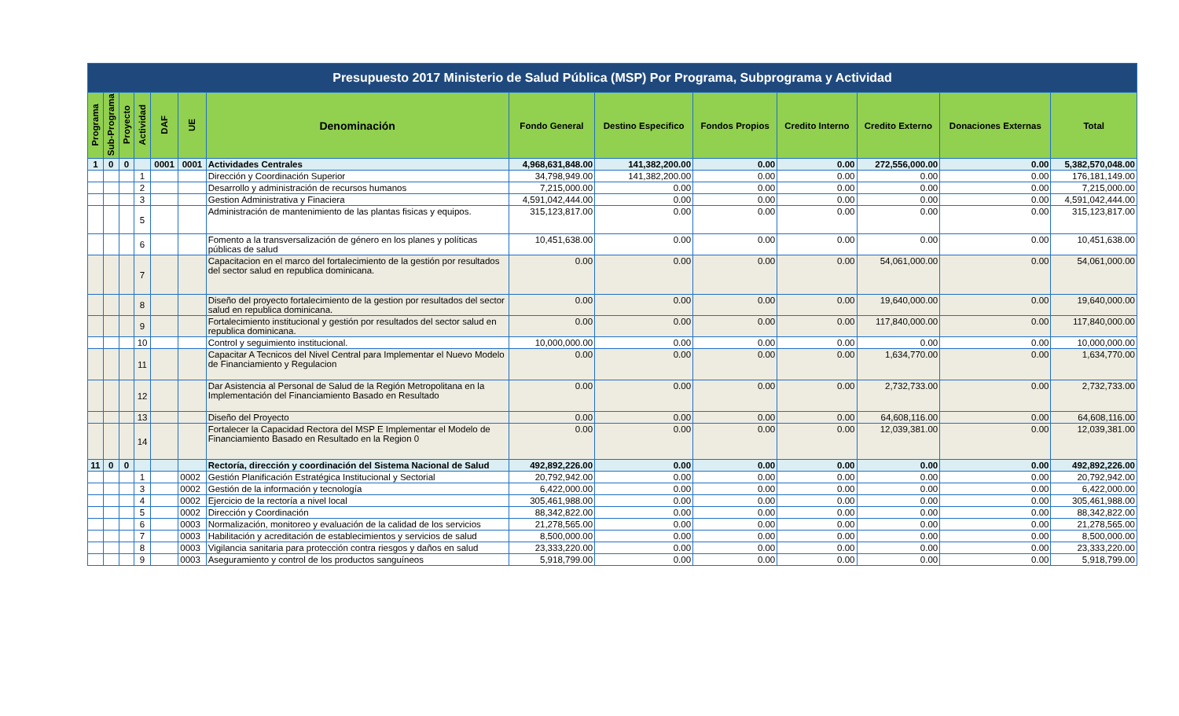| Presupuesto 2017 Ministerio de Salud Pública (MSP) Por Programa, Subprograma y Actividad | | | | | | | | | | | | | |
| Programa | Sub-Programa | Proyecto | Actividad | DAF | UE | Denominación | Fondo General | Destino Especifico | Fondos Propios | Credito Interno | Credito Externo | Donaciones Externas | Total |
| 1 | 0 | 0 | | 0001 | 0001 | Actividades Centrales | 4,968,631,848.00 | 141,382,200.00 | 0.00 | 0.00 | 272,556,000.00 | 0.00 | 5,382,570,048.00 |
| | | | 1 | | | Dirección y Coordinación Superior | 34,798,949.00 | 141,382,200.00 | 0.00 | 0.00 | 0.00 | 0.00 | 176,181,149.00 |
| | | | 2 | | | Desarrollo y administración de recursos humanos | 7,215,000.00 | 0.00 | 0.00 | 0.00 | 0.00 | 0.00 | 7,215,000.00 |
| | | | 3 | | | Gestion Administrativa y Finaciera | 4,591,042,444.00 | 0.00 | 0.00 | 0.00 | 0.00 | 0.00 | 4,591,042,444.00 |
| | | | 5 | | | Administración de mantenimiento de las plantas fisicas y equipos. | 315,123,817.00 | 0.00 | 0.00 | 0.00 | 0.00 | 0.00 | 315,123,817.00 |
| | | | 6 | | | Fomento a la transversalización de género en los planes y políticas públicas de salud | 10,451,638.00 | 0.00 | 0.00 | 0.00 | 0.00 | 0.00 | 10,451,638.00 |
| | | | 7 | | | Capacitacion en el marco del fortalecimiento de la gestión por resultados del sector salud en republica dominicana. | 0.00 | 0.00 | 0.00 | 0.00 | 54,061,000.00 | 0.00 | 54,061,000.00 |
| | | | 8 | | | Diseño del proyecto fortalecimiento de la gestion por resultados del sector salud en republica dominicana. | 0.00 | 0.00 | 0.00 | 0.00 | 19,640,000.00 | 0.00 | 19,640,000.00 |
| | | | 9 | | | Fortalecimiento institucional y gestión por resultados del sector salud en republica dominicana. | 0.00 | 0.00 | 0.00 | 0.00 | 117,840,000.00 | 0.00 | 117,840,000.00 |
| | | | 10 | | | Control y seguimiento institucional. | 10,000,000.00 | 0.00 | 0.00 | 0.00 | 0.00 | 0.00 | 10,000,000.00 |
| | | | 11 | | | Capacitar A Tecnicos del Nivel Central para Implementar el Nuevo Modelo de Financiamiento y Regulacion | 0.00 | 0.00 | 0.00 | 0.00 | 1,634,770.00 | 0.00 | 1,634,770.00 |
| | | | 12 | | | Dar Asistencia al Personal de Salud de la Región Metropolitana en la Implementación del Financiamiento Basado en Resultado | 0.00 | 0.00 | 0.00 | 0.00 | 2,732,733.00 | 0.00 | 2,732,733.00 |
| | | | 13 | | | Diseño del Proyecto | 0.00 | 0.00 | 0.00 | 0.00 | 64,608,116.00 | 0.00 | 64,608,116.00 |
| | | | 14 | | | Fortalecer la Capacidad Rectora del MSP E Implementar el Modelo de Financiamiento Basado en Resultado en la Region 0 | 0.00 | 0.00 | 0.00 | 0.00 | 12,039,381.00 | 0.00 | 12,039,381.00 |
| 11 | 0 | 0 | | | | Rectoría, dirección y coordinación del Sistema Nacional de Salud | 492,892,226.00 | 0.00 | 0.00 | 0.00 | 0.00 | 0.00 | 492,892,226.00 |
| | | | 1 | | 0002 | Gestión Planificación Estratégica Institucional y Sectorial | 20,792,942.00 | 0.00 | 0.00 | 0.00 | 0.00 | 0.00 | 20,792,942.00 |
| | | | 3 | | 0002 | Gestión de la información y tecnología | 6,422,000.00 | 0.00 | 0.00 | 0.00 | 0.00 | 0.00 | 6,422,000.00 |
| | | | 4 | | 0002 | Ejercicio de la rectoría a nivel local | 305,461,988.00 | 0.00 | 0.00 | 0.00 | 0.00 | 0.00 | 305,461,988.00 |
| | | | 5 | | 0002 | Dirección y Coordinación | 88,342,822.00 | 0.00 | 0.00 | 0.00 | 0.00 | 0.00 | 88,342,822.00 |
| | | | 6 | | 0003 | Normalización, monitoreo y evaluación de la calidad de los servicios | 21,278,565.00 | 0.00 | 0.00 | 0.00 | 0.00 | 0.00 | 21,278,565.00 |
| | | | 7 | | 0003 | Habilitación y acreditación de establecimientos y servicios de salud | 8,500,000.00 | 0.00 | 0.00 | 0.00 | 0.00 | 0.00 | 8,500,000.00 |
| | | | 8 | | 0003 | Vigilancia sanitaria para protección contra riesgos y daños en salud | 23,333,220.00 | 0.00 | 0.00 | 0.00 | 0.00 | 0.00 | 23,333,220.00 |
| | | | 9 | | 0003 | Aseguramiento y control de los productos sanguíneos | 5,918,799.00 | 0.00 | 0.00 | 0.00 | 0.00 | 0.00 | 5,918,799.00 |